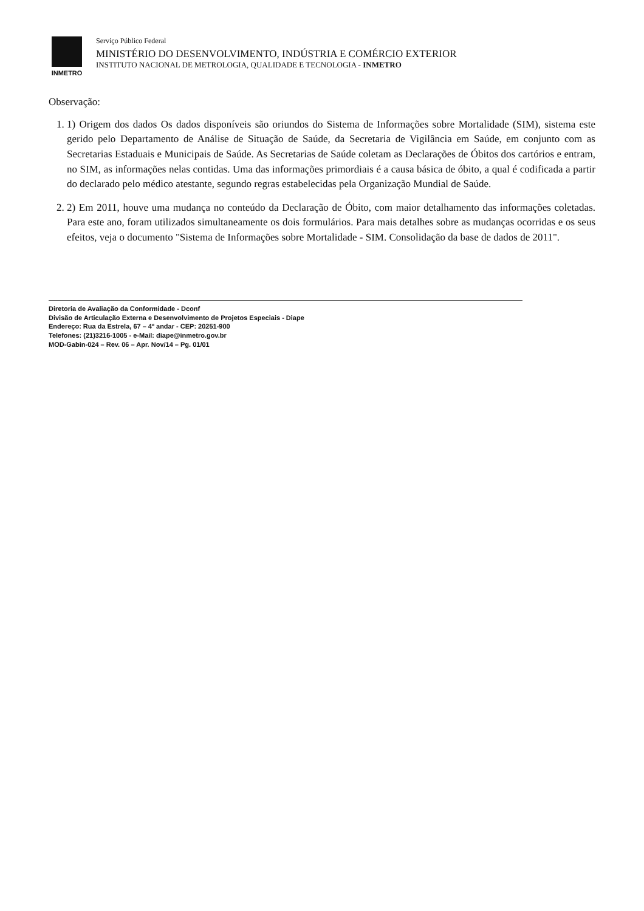INMETRO Serviço Público Federal
MINISTÉRIO DO DESENVOLVIMENTO, INDÚSTRIA E COMÉRCIO EXTERIOR
INSTITUTO NACIONAL DE METROLOGIA, QUALIDADE E TECNOLOGIA - INMETRO
Observação:
1. 1) Origem dos dados Os dados disponíveis são oriundos do Sistema de Informações sobre Mortalidade (SIM), sistema este gerido pelo Departamento de Análise de Situação de Saúde, da Secretaria de Vigilância em Saúde, em conjunto com as Secretarias Estaduais e Municipais de Saúde. As Secretarias de Saúde coletam as Declarações de Óbitos dos cartórios e entram, no SIM, as informações nelas contidas. Uma das informações primordiais é a causa básica de óbito, a qual é codificada a partir do declarado pelo médico atestante, segundo regras estabelecidas pela Organização Mundial de Saúde.
2. 2) Em 2011, houve uma mudança no conteúdo da Declaração de Óbito, com maior detalhamento das informações coletadas. Para este ano, foram utilizados simultaneamente os dois formulários. Para mais detalhes sobre as mudanças ocorridas e os seus efeitos, veja o documento "Sistema de Informações sobre Mortalidade - SIM. Consolidação da base de dados de 2011".
Diretoria de Avaliação da Conformidade - Dconf
Divisão de Articulação Externa e Desenvolvimento de Projetos Especiais - Diape
Endereço: Rua da Estrela, 67 – 4º andar - CEP: 20251-900
Telefones: (21)3216-1005 - e-Mail: diape@inmetro.gov.br
MOD-Gabin-024 – Rev. 06 – Apr. Nov/14 – Pg. 01/01